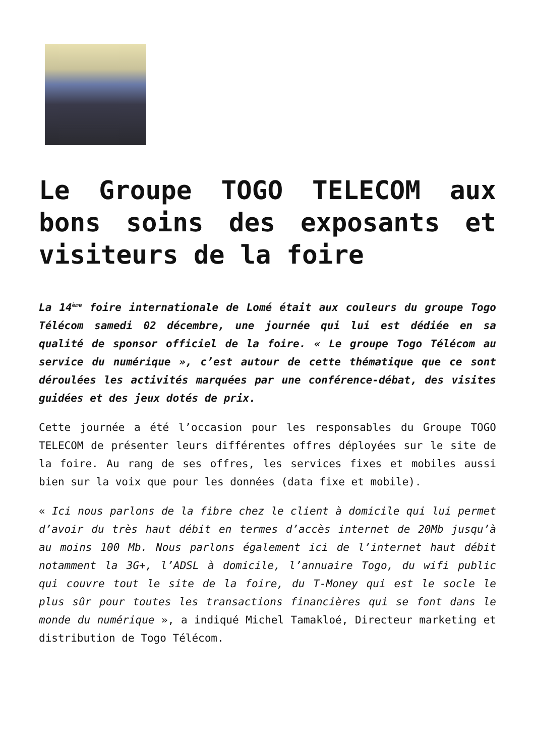Le Groupe TOGO TELECOM aux bons soins des exposants et visiteurs de la foire
La 14<sup>ème</sup> foire internationale de Lomé était aux couleurs du groupe Togo Télécom samedi 02 décembre, une journée qui lui est dédiée en sa qualité de sponsor officiel de la foire. « Le groupe Togo Télécom au service du numérique », c’est autour de cette thématique que ce sont déroulées les activités marquées par une conférence-débat, des visites guidées et des jeux dotés de prix.
Cette journée a été l’occasion pour les responsables du Groupe TOGO TELECOM de présenter leurs différentes offres déployées sur le site de la foire. Au rang de ses offres, les services fixes et mobiles aussi bien sur la voix que pour les données (data fixe et mobile).
« Ici nous parlons de la fibre chez le client à domicile qui lui permet d’avoir du très haut débit en termes d’accès internet de 20Mb jusqu’à au moins 100 Mb. Nous parlons également ici de l’internet haut débit notamment la 3G+, l’ADSL à domicile, l’annuaire Togo, du wifi public qui couvre tout le site de la foire, du T-Money qui est le socle le plus sûr pour toutes les transactions financières qui se font dans le monde du numérique », a indiqué Michel Tamakloé, Directeur marketing et distribution de Togo Télécom.